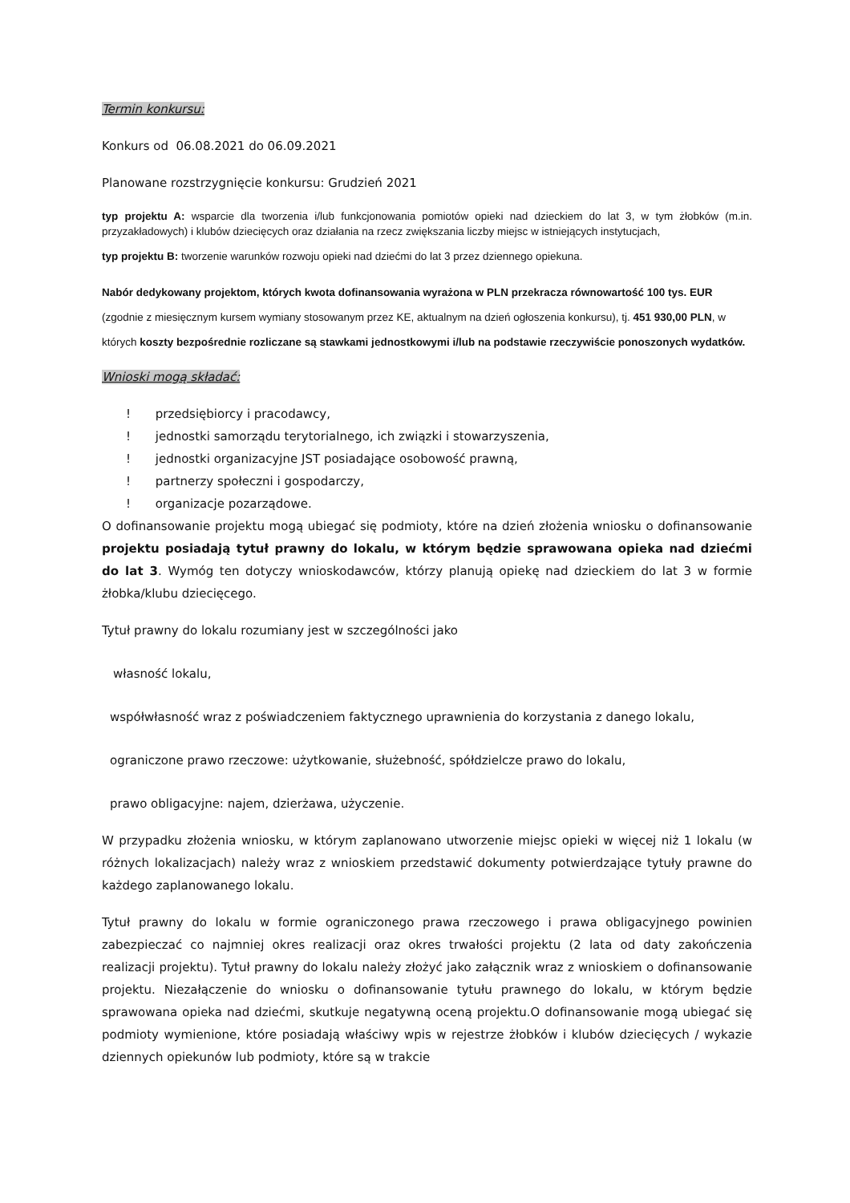Termin konkursu:
Konkurs od 06.08.2021 do 06.09.2021
Planowane rozstrzygnięcie konkursu: Grudzień 2021
typ projektu A: wsparcie dla tworzenia i/lub funkcjonowania pomiotów opieki nad dzieckiem do lat 3, w tym żłobków (m.in. przyzakładowych) i klubów dziecięcych oraz działania na rzecz zwiększania liczby miejsc w istniejących instytucjach,
typ projektu B: tworzenie warunków rozwoju opieki nad dziećmi do lat 3 przez dziennego opiekuna.
Nabór dedykowany projektom, których kwota dofinansowania wyrażona w PLN przekracza równowartość 100 tys. EUR (zgodnie z miesięcznym kursem wymiany stosowanym przez KE, aktualnym na dzień ogłoszenia konkursu), tj. 451 930,00 PLN, w których koszty bezpośrednie rozliczane są stawkami jednostkowymi i/lub na podstawie rzeczywiście ponoszonych wydatków.
Wnioski mogą składać:
! przedsiębiorcy i pracodawcy,
! jednostki samorządu terytorialnego, ich związki i stowarzyszenia,
! jednostki organizacyjne JST posiadające osobowość prawną,
! partnerzy społeczni i gospodarczy,
! organizacje pozarządowe.
O dofinansowanie projektu mogą ubiegać się podmioty, które na dzień złożenia wniosku o dofinansowanie projektu posiadają tytuł prawny do lokalu, w którym będzie sprawowana opieka nad dziećmi do lat 3. Wymóg ten dotyczy wnioskodawców, którzy planują opiekę nad dzieckiem do lat 3 w formie żłobka/klubu dziecięcego.
Tytuł prawny do lokalu rozumiany jest w szczególności jako
własność lokalu,
współwłasność wraz z poświadczeniem faktycznego uprawnienia do korzystania z danego lokalu,
ograniczone prawo rzeczowe: użytkowanie, służebność, spółdzielcze prawo do lokalu,
prawo obligacyjne: najem, dzierżawa, użyczenie.
W przypadku złożenia wniosku, w którym zaplanowano utworzenie miejsc opieki w więcej niż 1 lokalu (w różnych lokalizacjach) należy wraz z wnioskiem przedstawić dokumenty potwierdzające tytuły prawne do każdego zaplanowanego lokalu.
Tytuł prawny do lokalu w formie ograniczonego prawa rzeczowego i prawa obligacyjnego powinien zabezpieczać co najmniej okres realizacji oraz okres trwałości projektu (2 lata od daty zakończenia realizacji projektu). Tytuł prawny do lokalu należy złożyć jako załącznik wraz z wnioskiem o dofinansowanie projektu. Niezałączenie do wniosku o dofinansowanie tytułu prawnego do lokalu, w którym będzie sprawowana opieka nad dziećmi, skutkuje negatywną oceną projektu.O dofinansowanie mogą ubiegać się podmioty wymienione, które posiadają właściwy wpis w rejestrze żłobków i klubów dziecięcych / wykazie dziennych opiekunów lub podmioty, które są w trakcie